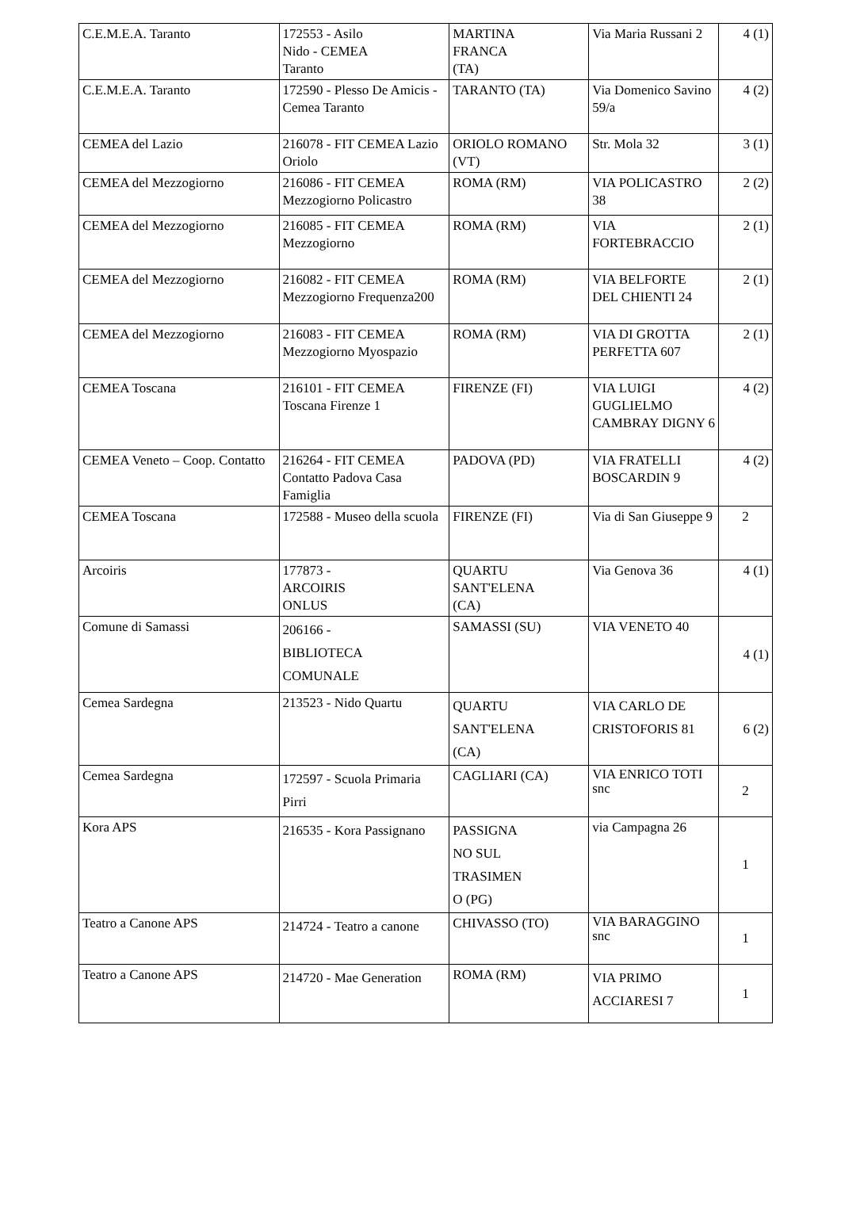| C.E.M.E.A. Taranto | 172553 - Asilo Nido - CEMEA Taranto | MARTINA FRANCA (TA) | Via Maria Russani 2 | 4 (1) |
| C.E.M.E.A. Taranto | 172590 - Plesso De Amicis - Cemea Taranto | TARANTO (TA) | Via Domenico Savino 59/a | 4 (2) |
| CEMEA del Lazio | 216078 - FIT CEMEA Lazio Oriolo | ORIOLO ROMANO (VT) | Str. Mola 32 | 3 (1) |
| CEMEA del Mezzogiorno | 216086 - FIT CEMEA Mezzogiorno Policastro | ROMA (RM) | VIA POLICASTRO 38 | 2 (2) |
| CEMEA del Mezzogiorno | 216085 - FIT CEMEA Mezzogiorno | ROMA (RM) | VIA FORTEBRACCIO | 2 (1) |
| CEMEA del Mezzogiorno | 216082 - FIT CEMEA Mezzogiorno Frequenza200 | ROMA (RM) | VIA BELFORTE DEL CHIENTI 24 | 2 (1) |
| CEMEA del Mezzogiorno | 216083 - FIT CEMEA Mezzogiorno Myospazio | ROMA (RM) | VIA DI GROTTA PERFETTA 607 | 2 (1) |
| CEMEA Toscana | 216101 - FIT CEMEA Toscana Firenze 1 | FIRENZE (FI) | VIA LUIGI GUGLIELMO CAMBRAY DIGNY 6 | 4 (2) |
| CEMEA Veneto – Coop. Contatto | 216264 - FIT CEMEA Contatto Padova Casa Famiglia | PADOVA (PD) | VIA FRATELLI BOSCARDIN 9 | 4 (2) |
| CEMEA Toscana | 172588 - Museo della scuola | FIRENZE (FI) | Via di San Giuseppe 9 | 2 |
| Arcoiris | 177873 - ARCOIRIS ONLUS | QUARTU SANT'ELENA (CA) | Via Genova 36 | 4 (1) |
| Comune di Samassi | 206166 - BIBLIOTECA COMUNALE | SAMASSI (SU) | VIA VENETO 40 | 4 (1) |
| Cemea Sardegna | 213523 - Nido Quartu | QUARTU SANT'ELENA (CA) | VIA CARLO DE CRISTOFORIS 81 | 6 (2) |
| Cemea Sardegna | 172597 - Scuola Primaria Pirri | CAGLIARI (CA) | VIA ENRICO TOTI snc | 2 |
| Kora APS | 216535 - Kora Passignano | PASSIGNA NO SUL TRASIMEN O (PG) | via Campagna 26 | 1 |
| Teatro a Canone APS | 214724 - Teatro a canone | CHIVASSO (TO) | VIA BARAGGINO snc | 1 |
| Teatro a Canone APS | 214720 - Mae Generation | ROMA (RM) | VIA PRIMO ACCIARESI 7 | 1 |